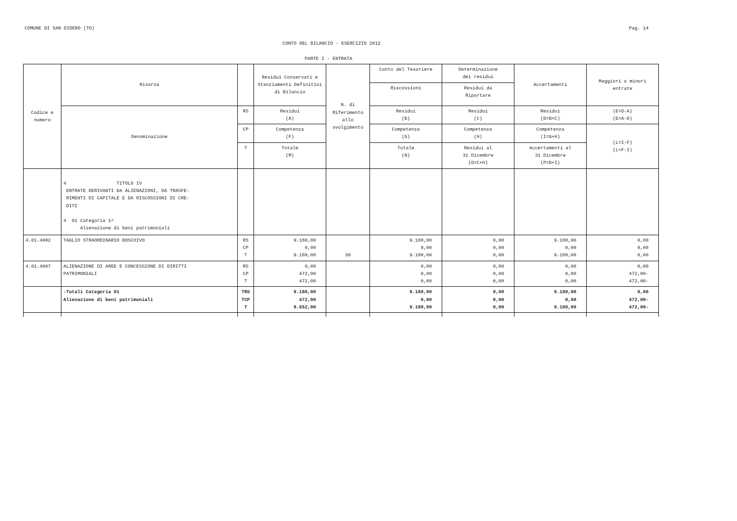COMUNE DI SAN DIDERO (TO) Pag. 14
CONTO DEL BILANCIO - ESERCIZIO 2012
PARTE I - ENTRATA
| Codice e numero | Risorsa | | Residui Conservati e Stanziamenti Definitivi di Bilancio | N. di Riferimento allo svolgimento | Conto del Tesoriere | Determinazione dei residui | Accertamenti | Maggiori o minori entrate |
| | | | | | Riscossioni | Residui da Riportare | | |
| | Denominazione | RS | Residui (A) | | Residui (B) | Residui (C) | Residui (D=B+C) | (E=D-A) (E=A-D) |
| | | CP | Competenza (F) | | Competenza (G) | Competenza (H) | Competenza (I=G+H) | (L=I-F) (L=F-I) |
| | | T | Totale (M) | | Totale (N) | Residui al 31 Dicembre (O=C+H) | Accertamenti al 31 Dicembre (P=D+I) | |
| | 4 TITOLO IV ENTRATE DERIVANTI DA ALIENAZIONI, DA TRASFE- RIMENTI DI CAPITALE E DA RISCOSSIONI DI CRE- DITI 4 01 Categoria 1^ Alienazione di beni patrimoniali | | | | | | | |
| 4.01.4002 | TAGLIO STRAORDINARIO BOSCHIVO | RS CP T | 9.180,00 0,00 9.180,00 | 30 | 9.180,00 0,00 9.180,00 | 0,00 0,00 0,00 | 9.180,00 0,00 9.180,00 | 0,00 0,00 0,00 |
| 4.01.4007 | ALIENAZIONE DI AREE E CONCESSIONE DI DIRITTI PATRIMONIALI | RS CP T | 0,00 472,00 472,00 | | 0,00 0,00 0,00 | 0,00 0,00 0,00 | 0,00 0,00 0,00 | 0,00 472,00- 472,00- |
| | -Totali Categoria 01 Alienazione di beni patrimoniali | TRS TCP T | 9.180,00 472,00 9.652,00 | | 9.180,00 0,00 9.180,00 | 0,00 0,00 0,00 | 9.180,00 0,00 9.180,00 | 0,00 472,00- 472,00- |